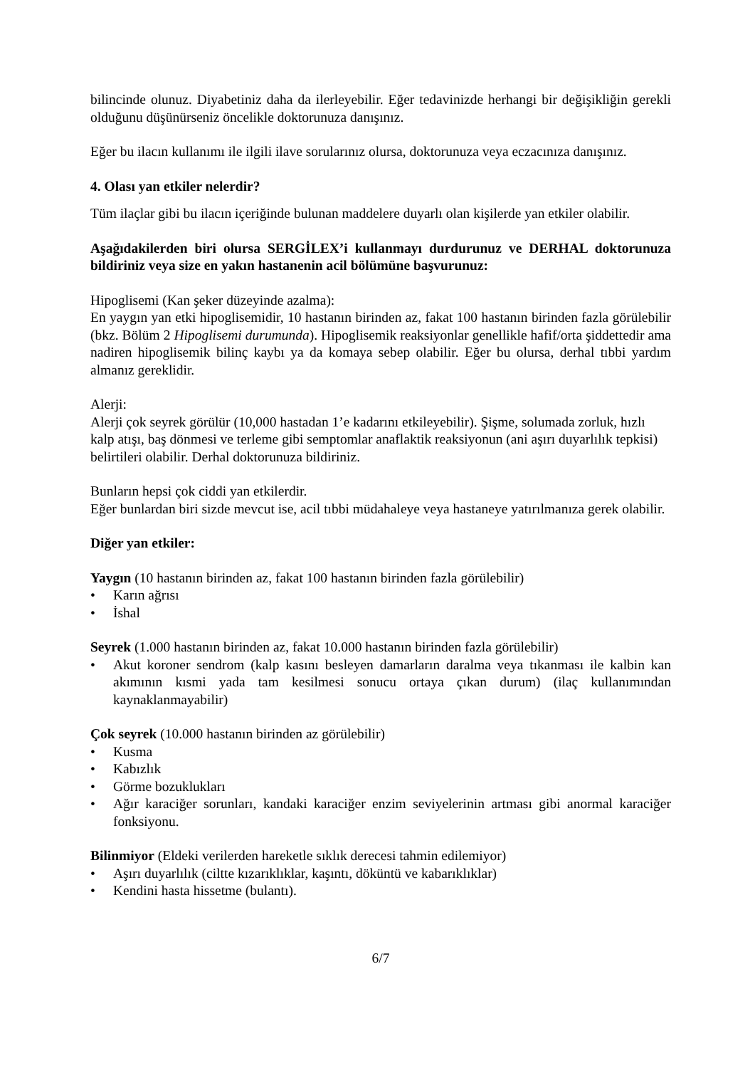bilincinde olunuz. Diyabetiniz daha da ilerleyebilir. Eğer tedavinizde herhangi bir değişikliğin gerekli olduğunu düşünürseniz öncelikle doktorunuza danışınız.
Eğer bu ilacın kullanımı ile ilgili ilave sorularınız olursa, doktorunuza veya eczacınıza danışınız.
4. Olası yan etkiler nelerdir?
Tüm ilaçlar gibi bu ilacın içeriğinde bulunan maddelere duyarlı olan kişilerde yan etkiler olabilir.
Aşağıdakilerden biri olursa SERGİLEX’i kullanmayı durdurunuz ve DERHAL doktorunuza bildiriniz veya size en yakın hastanenin acil bölümüne başvurunuz:
Hipoglisemi (Kan şeker düzeyinde azalma):
En yaygın yan etki hipoglisemidir, 10 hastanın birinden az, fakat 100 hastanın birinden fazla görülebilir (bkz. Bölüm 2 Hipoglisemi durumunda). Hipoglisemik reaksiyonlar genellikle hafif/orta şiddettedir ama nadiren hipoglisemik bilinç kaybı ya da komaya sebep olabilir. Eğer bu olursa, derhal tıbbi yardım almanız gereklidir.
Alerji:
Alerji çok seyrek görülür (10,000 hastadan 1’e kadarını etkileyebilir). Şişme, solumada zorluk, hızlı kalp atışı, baş dönmesi ve terleme gibi semptomlar anaflaktik reaksiyonun (ani aşırı duyarlılık tepkisi) belirtileri olabilir. Derhal doktorunuza bildiriniz.
Bunların hepsi çok ciddi yan etkilerdir.
Eğer bunlardan biri sizde mevcut ise, acil tıbbi müdahaleye veya hastaneye yatırılmanıza gerek olabilir.
Diğer yan etkiler:
Yaygın (10 hastanın birinden az, fakat 100 hastanın birinden fazla görülebilir)
• Karın ağrısı
• İshal
Seyrek (1.000 hastanın birinden az, fakat 10.000 hastanın birinden fazla görülebilir)
• Akut koroner sendrom (kalp kasını besleyen damarların daralma veya tıkanması ile kalbin kan akımının kısmi yada tam kesilmesi sonucu ortaya çıkan durum) (ilaç kullanımından kaynaklanmayabilir)
Çok seyrek (10.000 hastanın birinden az görülebilir)
• Kusma
• Kabızlık
• Görme bozuklukları
• Ağır karaciğer sorunları, kandaki karaciğer enzim seviyelerinin artması gibi anormal karaciğer fonksiyonu.
Bilinmiyor (Eldeki verilerden hareketle sıklık derecesi tahmin edilemiyor)
• Aşırı duyarlılık (ciltte kızarıklıklar, kaşıntı, döküntü ve kabarıklıklar)
• Kendini hasta hissetme (bulantı).
6/7